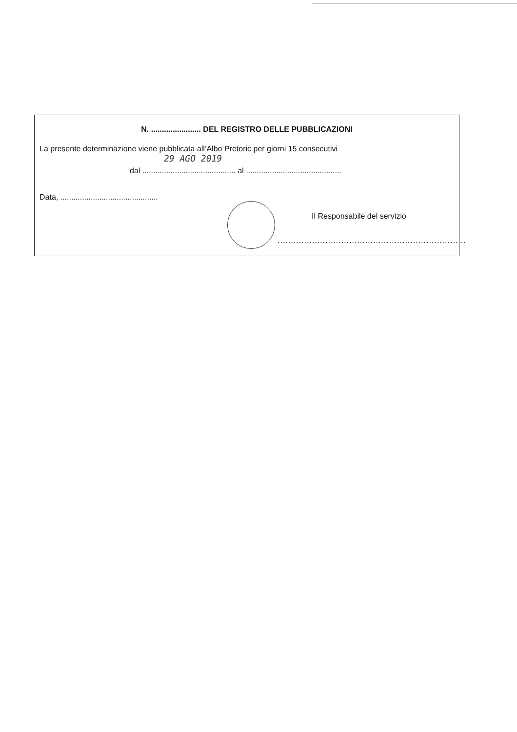N. ....................... DEL REGISTRO DELLE PUBBLICAZIONI
La presente determinazione viene pubblicata all’Albo Pretoric per giorni 15 consecutivi
29 AGO 2019
dal ........................................... al ............................................
Data, .............................................
Il Responsabile del servizio
.......................................................................